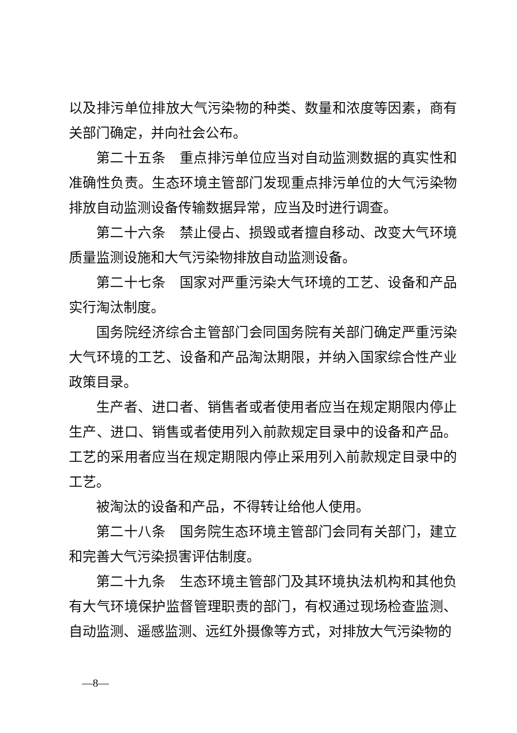以及排污单位排放大气污染物的种类、数量和浓度等因素，商有关部门确定，并向社会公布。
第二十五条　重点排污单位应当对自动监测数据的真实性和准确性负责。生态环境主管部门发现重点排污单位的大气污染物排放自动监测设备传输数据异常，应当及时进行调查。
第二十六条　禁止侵占、损毁或者擅自移动、改变大气环境质量监测设施和大气污染物排放自动监测设备。
第二十七条　国家对严重污染大气环境的工艺、设备和产品实行淘汰制度。
国务院经济综合主管部门会同国务院有关部门确定严重污染大气环境的工艺、设备和产品淘汰期限，并纳入国家综合性产业政策目录。
生产者、进口者、销售者或者使用者应当在规定期限内停止生产、进口、销售或者使用列入前款规定目录中的设备和产品。工艺的采用者应当在规定期限内停止采用列入前款规定目录中的工艺。
被淘汰的设备和产品，不得转让给他人使用。
第二十八条　国务院生态环境主管部门会同有关部门，建立和完善大气污染损害评估制度。
第二十九条　生态环境主管部门及其环境执法机构和其他负有大气环境保护监督管理职责的部门，有权通过现场检查监测、自动监测、遥感监测、远红外摄像等方式，对排放大气污染物的
—8—